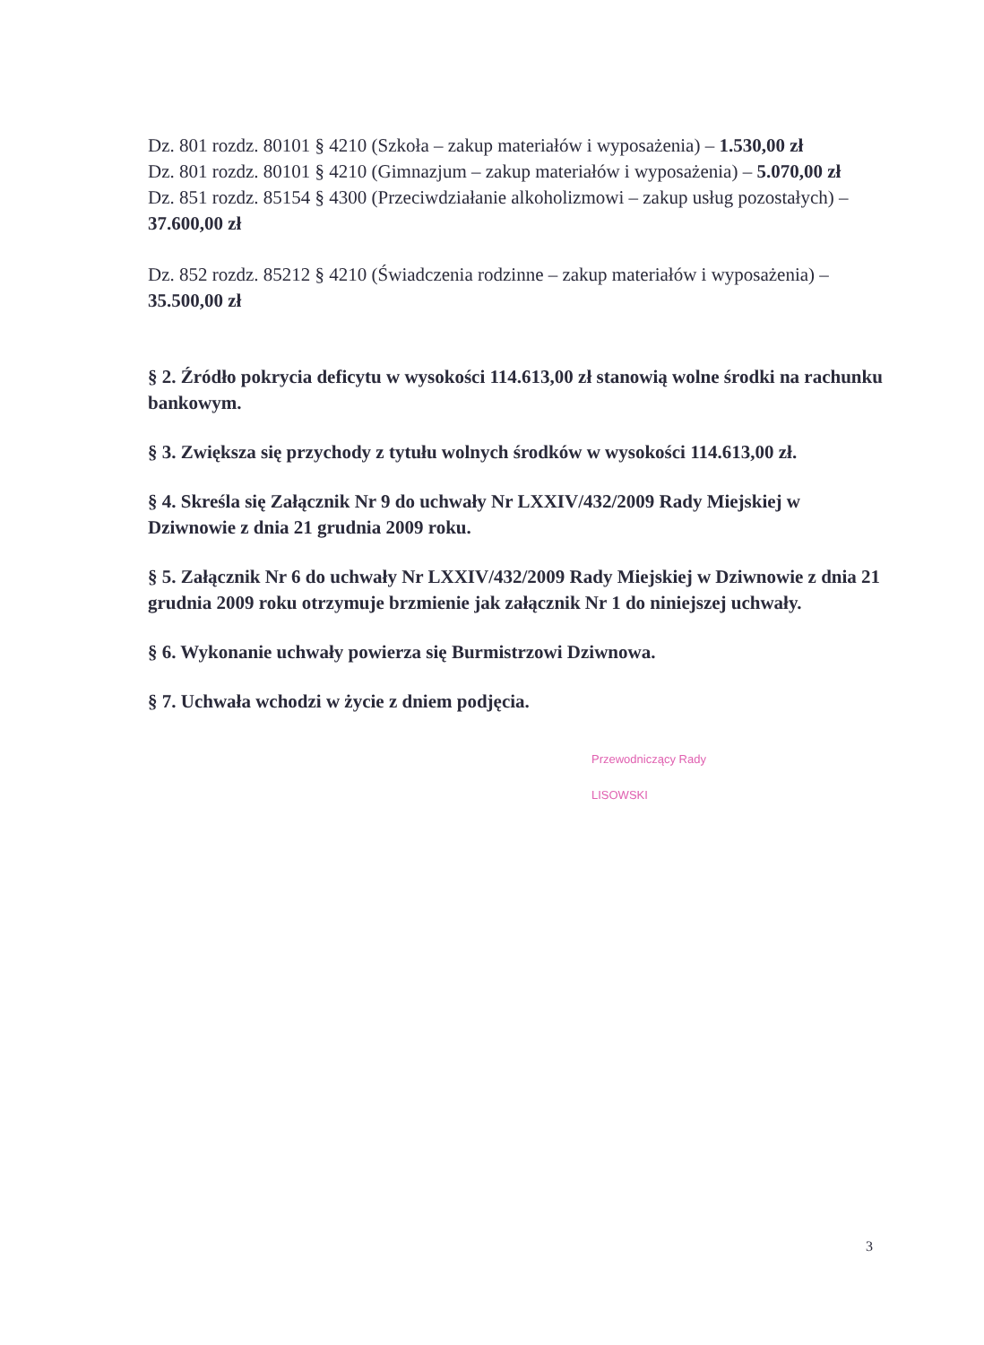Dz. 801 rozdz. 80101 § 4210 (Szkoła – zakup materiałów i wyposażenia) – 1.530,00 zł
Dz. 801 rozdz. 80101 § 4210 (Gimnazjum – zakup materiałów i wyposażenia) – 5.070,00 zł
Dz. 851 rozdz. 85154 § 4300 (Przeciwdziałanie alkoholizmowi – zakup usług pozostałych) – 37.600,00 zł
Dz. 852 rozdz. 85212 § 4210 (Świadczenia rodzinne – zakup materiałów i wyposażenia) – 35.500,00 zł
§ 2. Źródło pokrycia deficytu w wysokości 114.613,00 zł stanowią wolne środki na rachunku bankowym.
§ 3. Zwiększa się przychody z tytułu wolnych środków w wysokości 114.613,00 zł.
§ 4. Skreśla się Załącznik Nr 9 do uchwały Nr LXXIV/432/2009 Rady Miejskiej w Dziwnowie z dnia 21 grudnia 2009 roku.
§ 5. Załącznik Nr 6 do uchwały Nr LXXIV/432/2009 Rady Miejskiej w Dziwnowie z dnia 21 grudnia 2009 roku otrzymuje brzmienie jak załącznik Nr 1 do niniejszej uchwały.
§ 6. Wykonanie uchwały powierza się Burmistrzowi Dziwnowa.
§ 7. Uchwała wchodzi w życie z dniem podjęcia.
Przewodniczący Rady
LISOWSKI
3